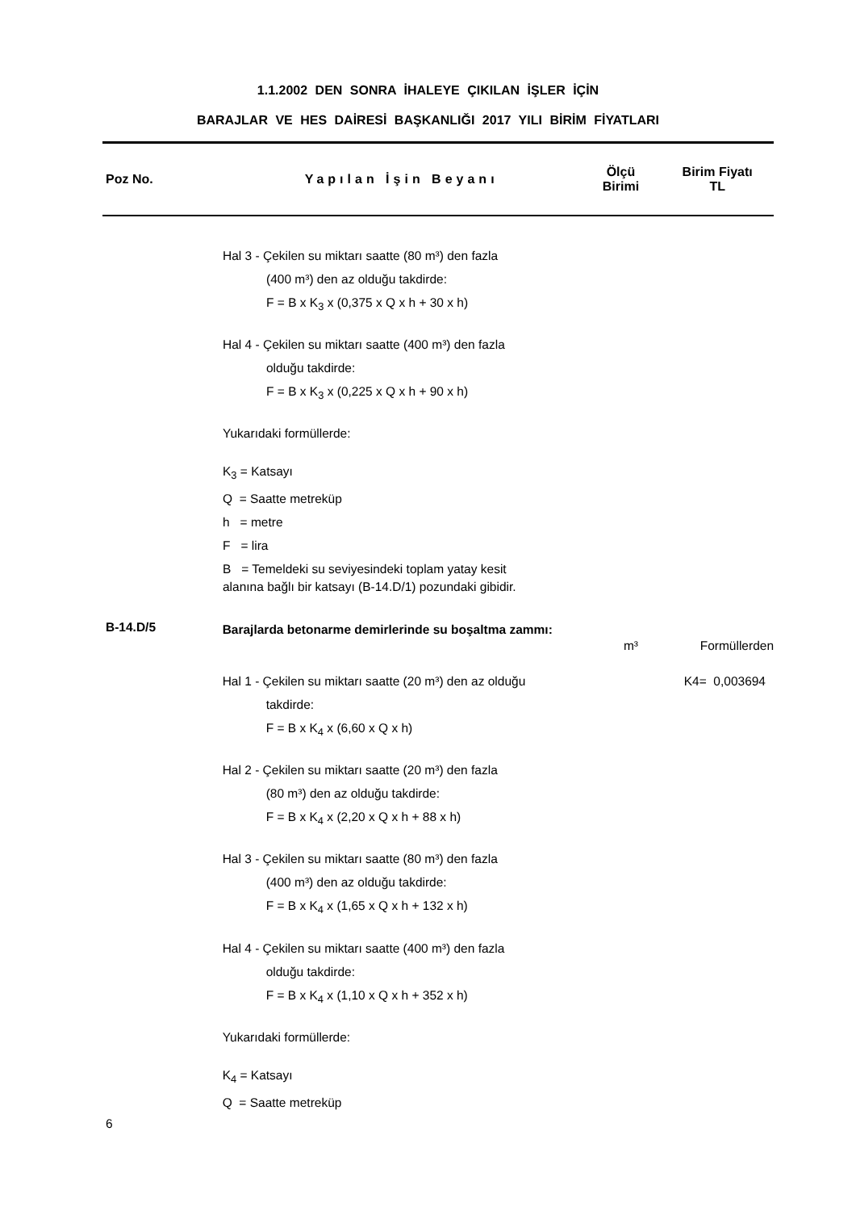1.1.2002 DEN SONRA İHALEYE ÇIKILAN İŞLER İÇİN
BARAJLAR VE HES DAİRESİ BAŞKANLIĞI 2017 YILI BİRİM FİYATLARI
Poz No. Yapılan İşin Beyanı
Ölçü
Birimi
Birim Fiyatı
TL
Hal 3 - Çekilen su miktarı saatte (80 m³) den fazla
(400 m³) den az olduğu takdirde:
F = B x K<sub>3</sub> x (0,375 x Q x h + 30 x h)
Hal 4 - Çekilen su miktarı saatte (400 m³) den fazla
olduğu takdirde:
F = B x K<sub>3</sub> x (0,225 x Q x h + 90 x h)
Yukarıdaki formüllerde:
K<sub>3</sub> = Katsayı
Q = Saatte metreküp
h = metre
F = lira
B = Temeldeki su seviyesindeki toplam yatay kesit
alanına bağlı bir katsayı (B-14.D/1) pozundaki gibidir.
B-14.D/5
Barajlarda betonarme demirlerinde su boşaltma zammı:
m³ Formüllerden
Hal 1 - Çekilen su miktarı saatte (20 m³) den az olduğu
takdirde:
F = B x K<sub>4</sub> x (6,60 x Q x h)
Hal 2 - Çekilen su miktarı saatte (20 m³) den fazla
(80 m³) den az olduğu takdirde:
F = B x K<sub>4</sub> x (2,20 x Q x h + 88 x h)
Hal 3 - Çekilen su miktarı saatte (80 m³) den fazla
(400 m³) den az olduğu takdirde:
F = B x K<sub>4</sub> x (1,65 x Q x h + 132 x h)
Hal 4 - Çekilen su miktarı saatte (400 m³) den fazla
olduğu takdirde:
F = B x K<sub>4</sub> x (1,10 x Q x h + 352 x h)
Yukarıdaki formüllerde:
K<sub>4</sub> = Katsayı
Q = Saatte metreküp
K4= 0,003694
6